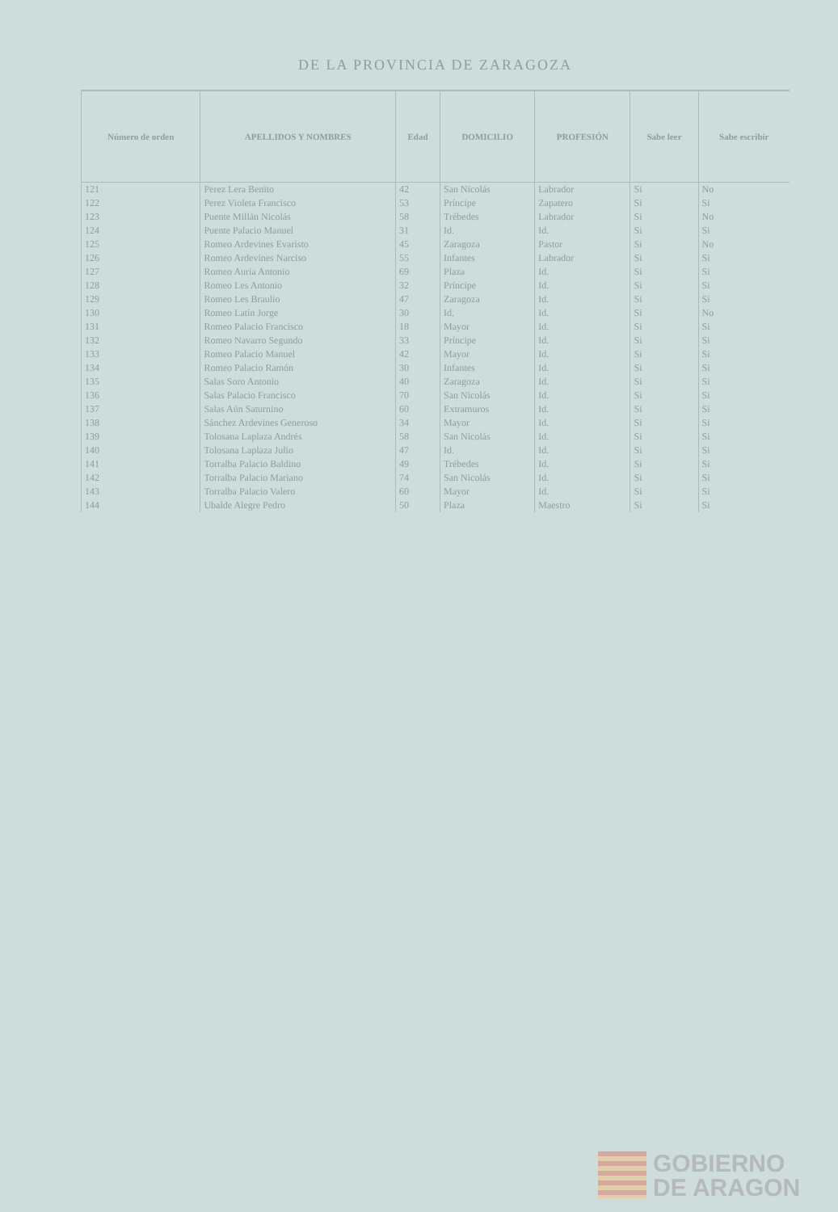DE LA PROVINCIA DE ZARAGOZA
| Número de orden | APELLIDOS Y NOMBRES | Edad | DOMICILIO | PROFESIÓN | Sabe leer | Sabe escribir |
| --- | --- | --- | --- | --- | --- | --- |
| 121 | Perez Lera Benito | 42 | San Nicolás | Labrador | Si | No |
| 122 | Perez Violeta Francisco | 53 | Príncipe | Zapatero | Si | Si |
| 123 | Puente Millán Nicolás | 58 | Trébedes | Labrador | Si | No |
| 124 | Puente Palacio Manuel | 31 | Id. | Id. | Si | Si |
| 125 | Romeo Ardevines Evaristo | 45 | Zaragoza | Pastor | Si | No |
| 126 | Romeo Ardevines Narciso | 55 | Infantes | Labrador | Si | Si |
| 127 | Romeo Auria Antonio | 69 | Plaza | Id. | Si | Si |
| 128 | Romeo Les Antonio | 32 | Príncipe | Id. | Si | Si |
| 129 | Romeo Les Braulio | 47 | Zaragoza | Id. | Si | Si |
| 130 | Romeo Latín Jorge | 30 | Id. | Id. | Si | No |
| 131 | Romeo Palacio Francisco | 18 | Mayor | Id. | Si | Si |
| 132 | Romeo Navarro Segundo | 33 | Príncipe | Id. | Si | Si |
| 133 | Romeo Palacio Manuel | 42 | Mayor | Id. | Si | Si |
| 134 | Romeo Palacio Ramón | 30 | Infantes | Id. | Si | Si |
| 135 | Salas Soro Antonio | 40 | Zaragoza | Id. | Si | Si |
| 136 | Salas Palacio Francisco | 70 | San Nicolás | Id. | Si | Si |
| 137 | Salas Aún Saturnino | 60 | Extramuros | Id. | Si | Si |
| 138 | Sánchez Ardevines Generoso | 34 | Mayor | Id. | Si | Si |
| 139 | Tolosana Laplaza Andrés | 58 | San Nicolás | Id. | Si | Si |
| 140 | Tolosana Laplaza Julio | 47 | Id. | Id. | Si | Si |
| 141 | Torralba Palacio Baldino | 49 | Trébedes | Id. | Si | Si |
| 142 | Torralba Palacio Mariano | 74 | San Nicolás | Id. | Si | Si |
| 143 | Torralba Palacio Valero | 60 | Mayor | Id. | Si | Si |
| 144 | Ubalde Alegre Pedro | 50 | Plaza | Maestro | Si | Si |
GOBIERNO
DE ARAGON